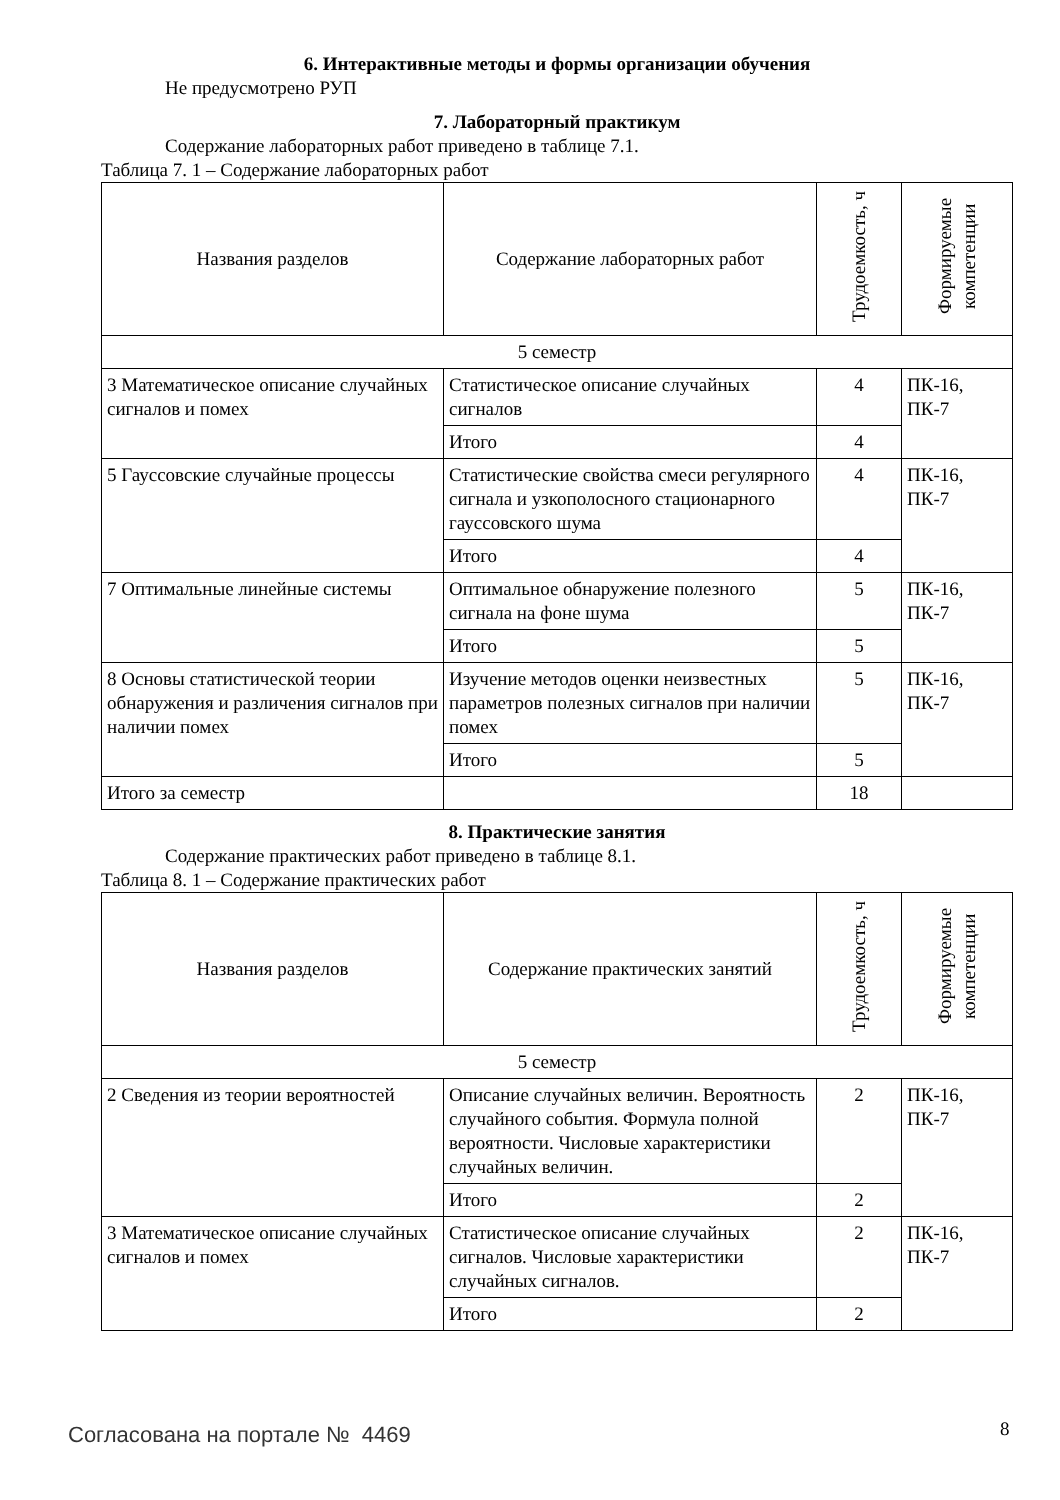6. Интерактивные методы и формы организации обучения
Не предусмотрено РУП
7. Лабораторный практикум
Содержание лабораторных работ приведено в таблице 7.1.
Таблица 7. 1 – Содержание лабораторных работ
| Названия разделов | Содержание лабораторных работ | Трудоемкость, ч | Формируемые компетенции |
| 5 семестр | | | |
| 3 Математическое описание случайных сигналов и помех | Статистическое описание случайных сигналов | 4 | ПК-16, ПК-7 |
| | Итого | 4 | |
| 5 Гауссовские случайные процессы | Статистические свойства смеси регулярного сигнала и узкополосного стационарного гауссовского шума | 4 | ПК-16, ПК-7 |
| | Итого | 4 | |
| 7 Оптимальные линейные системы | Оптимальное обнаружение полезного сигнала на фоне шума | 5 | ПК-16, ПК-7 |
| | Итого | 5 | |
| 8 Основы статистической теории обнаружения и различения сигналов при наличии помех | Изучение методов оценки неизвестных параметров полезных сигналов при наличии помех | 5 | ПК-16, ПК-7 |
| | Итого | 5 | |
| Итого за семестр | | 18 | |
8. Практические занятия
Содержание практических работ приведено в таблице 8.1.
Таблица 8. 1 – Содержание практических работ
| Названия разделов | Содержание практических занятий | Трудоемкость, ч | Формируемые компетенции |
| 5 семестр | | | |
| 2 Сведения из теории вероятностей | Описание случайных величин. Вероятность случайного события. Формула полной вероятности. Числовые характеристики случайных величин. | 2 | ПК-16, ПК-7 |
| | Итого | 2 | |
| 3 Математическое описание случайных сигналов и помех | Статистическое описание случайных сигналов. Числовые характеристики случайных сигналов. | 2 | ПК-16, ПК-7 |
| | Итого | 2 | |
Согласована на портале № 4469 8